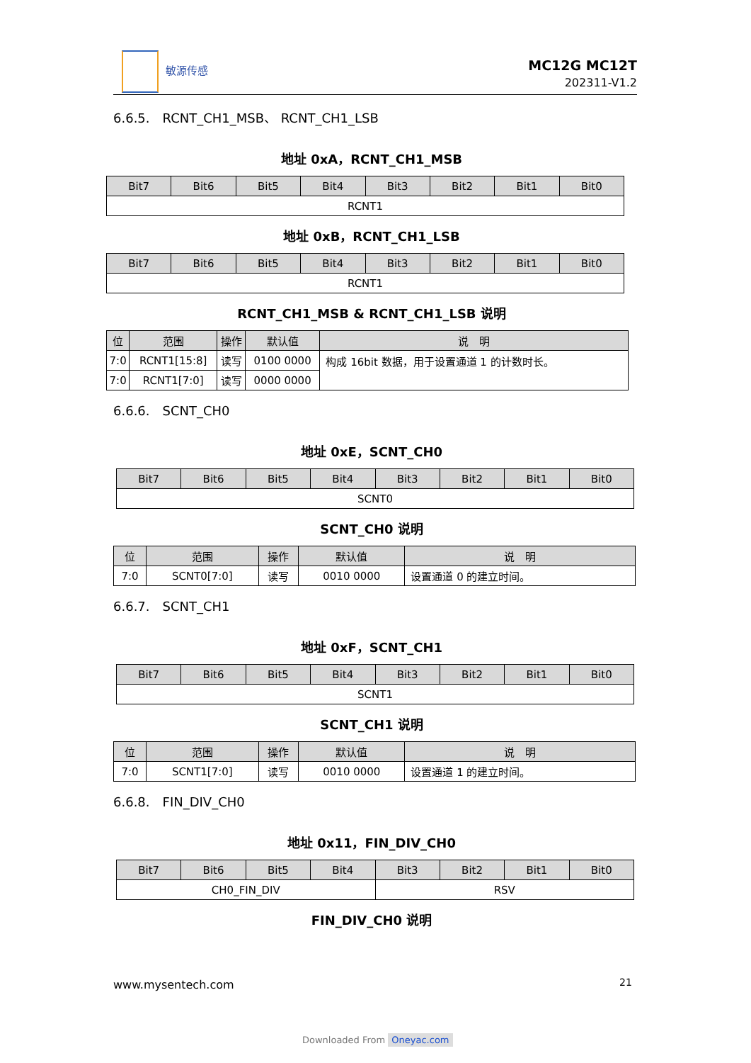敏源传感
MC12G MC12T
202311-V1.2
6.6.5.　RCNT_CH1_MSB、 RCNT_CH1_LSB
地址 0xA，RCNT_CH1_MSB
| Bit7 | Bit6 | Bit5 | Bit4 | Bit3 | Bit2 | Bit1 | Bit0 |
| --- | --- | --- | --- | --- | --- | --- | --- |
| RCNT1 | | | | | | | |
地址 0xB，RCNT_CH1_LSB
| Bit7 | Bit6 | Bit5 | Bit4 | Bit3 | Bit2 | Bit1 | Bit0 |
| --- | --- | --- | --- | --- | --- | --- | --- |
| RCNT1 | | | | | | | |
RCNT_CH1_MSB & RCNT_CH1_LSB 说明
| 位 | 范围 | 操作 | 默认值 | 说 明 |
| --- | --- | --- | --- | --- |
| 7:0 | RCNT1[15:8] | 读写 | 0100 0000 | 构成 16bit 数据，用于设置通道 1 的计数时长。 |
| 7:0 | RCNT1[7:0] | 读写 | 0000 0000 | |
6.6.6.　SCNT_CH0
地址 0xE，SCNT_CH0
| Bit7 | Bit6 | Bit5 | Bit4 | Bit3 | Bit2 | Bit1 | Bit0 |
| --- | --- | --- | --- | --- | --- | --- | --- |
| SCNT0 | | | | | | | |
SCNT_CH0 说明
| 位 | 范围 | 操作 | 默认值 | 说 明 |
| --- | --- | --- | --- | --- |
| 7:0 | SCNT0[7:0] | 读写 | 0010 0000 | 设置通道 0 的建立时间。 |
6.6.7.　SCNT_CH1
地址 0xF，SCNT_CH1
| Bit7 | Bit6 | Bit5 | Bit4 | Bit3 | Bit2 | Bit1 | Bit0 |
| --- | --- | --- | --- | --- | --- | --- | --- |
| SCNT1 | | | | | | | |
SCNT_CH1 说明
| 位 | 范围 | 操作 | 默认值 | 说 明 |
| --- | --- | --- | --- | --- |
| 7:0 | SCNT1[7:0] | 读写 | 0010 0000 | 设置通道 1 的建立时间。 |
6.6.8.　FIN_DIV_CH0
地址 0x11，FIN_DIV_CH0
| Bit7 | Bit6 | Bit5 | Bit4 | Bit3 | Bit2 | Bit1 | Bit0 |
| --- | --- | --- | --- | --- | --- | --- | --- |
| CH0_FIN_DIV | | | | RSV | | | |
FIN_DIV_CH0 说明
www.mysentech.com 21
Downloaded From Oneyac.com